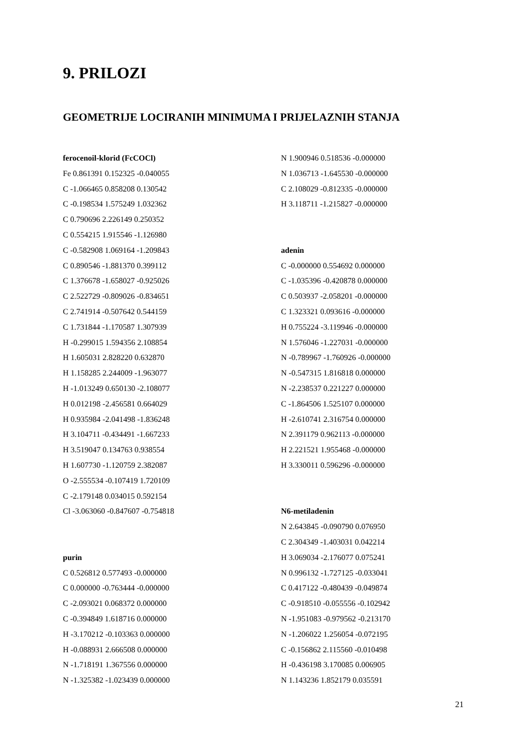9. PRILOZI
GEOMETRIJE LOCIRANIH MINIMUMA I PRIJELAZNIH STANJA
ferocenoil-klorid (FcCOCl)
Fe 0.861391 0.152325 -0.040055
C -1.066465 0.858208 0.130542
C -0.198534 1.575249 1.032362
C 0.790696 2.226149 0.250352
C 0.554215 1.915546 -1.126980
C -0.582908 1.069164 -1.209843
C 0.890546 -1.881370 0.399112
C 1.376678 -1.658027 -0.925026
C 2.522729 -0.809026 -0.834651
C 2.741914 -0.507642 0.544159
C 1.731844 -1.170587 1.307939
H -0.299015 1.594356 2.108854
H 1.605031 2.828220 0.632870
H 1.158285 2.244009 -1.963077
H -1.013249 0.650130 -2.108077
H 0.012198 -2.456581 0.664029
H 0.935984 -2.041498 -1.836248
H 3.104711 -0.434491 -1.667233
H 3.519047 0.134763 0.938554
H 1.607730 -1.120759 2.382087
O -2.555534 -0.107419 1.720109
C -2.179148 0.034015 0.592154
Cl -3.063060 -0.847607 -0.754818
purin
C 0.526812 0.577493 -0.000000
C 0.000000 -0.763444 -0.000000
C -2.093021 0.068372 0.000000
C -0.394849 1.618716 0.000000
H -3.170212 -0.103363 0.000000
H -0.088931 2.666508 0.000000
N -1.718191 1.367556 0.000000
N -1.325382 -1.023439 0.000000
N 1.900946 0.518536 -0.000000
N 1.036713 -1.645530 -0.000000
C 2.108029 -0.812335 -0.000000
H 3.118711 -1.215827 -0.000000
adenin
C -0.000000 0.554692 0.000000
C -1.035396 -0.420878 0.000000
C 0.503937 -2.058201 -0.000000
C 1.323321 0.093616 -0.000000
H 0.755224 -3.119946 -0.000000
N 1.576046 -1.227031 -0.000000
N -0.789967 -1.760926 -0.000000
N -0.547315 1.816818 0.000000
N -2.238537 0.221227 0.000000
C -1.864506 1.525107 0.000000
H -2.610741 2.316754 0.000000
N 2.391179 0.962113 -0.000000
H 2.221521 1.955468 -0.000000
H 3.330011 0.596296 -0.000000
N6-metiladenin
N 2.643845 -0.090790 0.076950
C 2.304349 -1.403031 0.042214
H 3.069034 -2.176077 0.075241
N 0.996132 -1.727125 -0.033041
C 0.417122 -0.480439 -0.049874
C -0.918510 -0.055556 -0.102942
N -1.951083 -0.979562 -0.213170
N -1.206022 1.256054 -0.072195
C -0.156862 2.115560 -0.010498
H -0.436198 3.170085 0.006905
N 1.143236 1.852179 0.035591
21